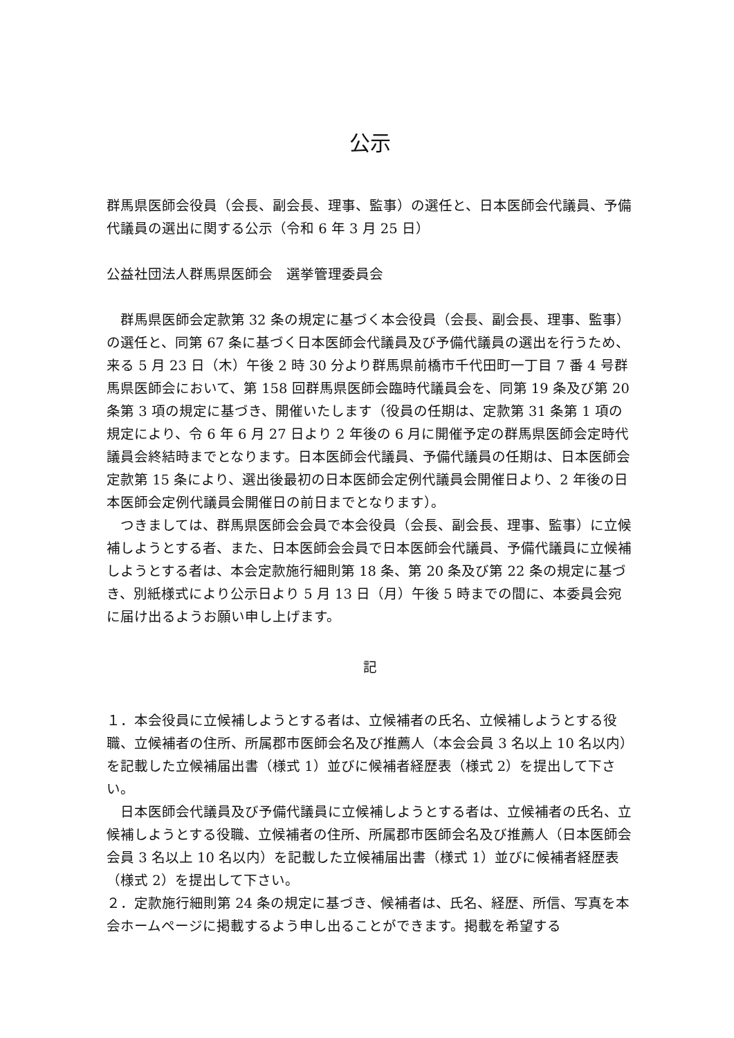公示
群馬県医師会役員（会長、副会長、理事、監事）の選任と、日本医師会代議員、予備代議員の選出に関する公示（令和 6 年 3 月 25 日）
公益社団法人群馬県医師会　選挙管理委員会
群馬県医師会定款第 32 条の規定に基づく本会役員（会長、副会長、理事、監事）の選任と、同第 67 条に基づく日本医師会代議員及び予備代議員の選出を行うため、来る 5 月 23 日（木）午後 2 時 30 分より群馬県前橋市千代田町一丁目 7 番 4 号群馬県医師会において、第 158 回群馬県医師会臨時代議員会を、同第 19 条及び第 20 条第 3 項の規定に基づき、開催いたします（役員の任期は、定款第 31 条第 1 項の規定により、令 6 年 6 月 27 日より 2 年後の 6 月に開催予定の群馬県医師会定時代議員会終結時までとなります。日本医師会代議員、予備代議員の任期は、日本医師会定款第 15 条により、選出後最初の日本医師会定例代議員会開催日より、2 年後の日本医師会定例代議員会開催日の前日までとなります）。
つきましては、群馬県医師会会員で本会役員（会長、副会長、理事、監事）に立候補しようとする者、また、日本医師会会員で日本医師会代議員、予備代議員に立候補しようとする者は、本会定款施行細則第 18 条、第 20 条及び第 22 条の規定に基づき、別紙様式により公示日より 5 月 13 日（月）午後 5 時までの間に、本委員会宛に届け出るようお願い申し上げます。
記
１．本会役員に立候補しようとする者は、立候補者の氏名、立候補しようとする役職、立候補者の住所、所属郡市医師会名及び推薦人（本会会員 3 名以上 10 名以内）を記載した立候補届出書（様式 1）並びに候補者経歴表（様式 2）を提出して下さい。
日本医師会代議員及び予備代議員に立候補しようとする者は、立候補者の氏名、立候補しようとする役職、立候補者の住所、所属郡市医師会名及び推薦人（日本医師会会員 3 名以上 10 名以内）を記載した立候補届出書（様式 1）並びに候補者経歴表（様式 2）を提出して下さい。
２．定款施行細則第 24 条の規定に基づき、候補者は、氏名、経歴、所信、写真を本会ホームページに掲載するよう申し出ることができます。掲載を希望する